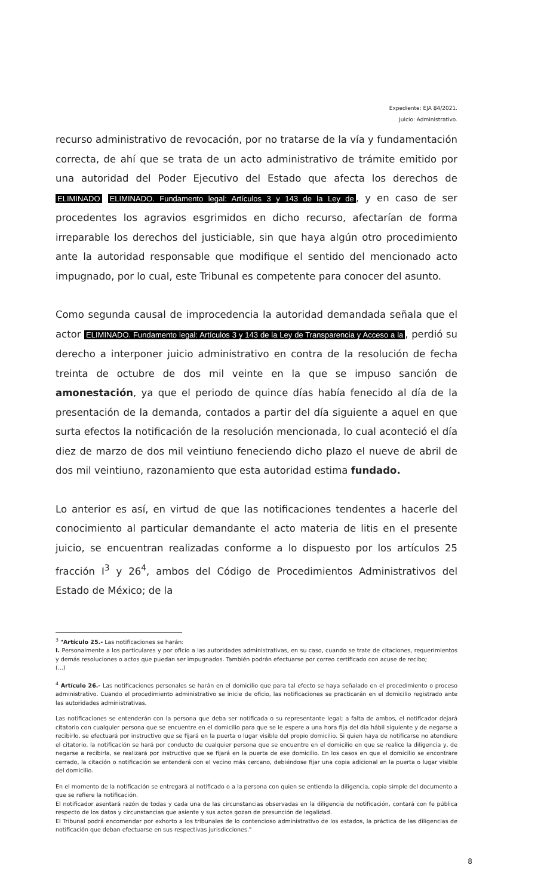Expediente: EJA 84/2021.
Juicio: Administrativo.
recurso administrativo de revocación, por no tratarse de la vía y fundamentación correcta, de ahí que se trata de un acto administrativo de trámite emitido por una autoridad del Poder Ejecutivo del Estado que afecta los derechos de ELIMINADO ELIMINADO. Fundamento legal: Artículos 3 y 143 de la Ley de, y en caso de ser procedentes los agravios esgrimidos en dicho recurso, afectarían de forma irreparable los derechos del justiciable, sin que haya algún otro procedimiento ante la autoridad responsable que modifique el sentido del mencionado acto impugnado, por lo cual, este Tribunal es competente para conocer del asunto.
Como segunda causal de improcedencia la autoridad demandada señala que el actor ELIMINADO. Fundamento legal: Artículos 3 y 143 de la Ley de Transparencia y Acceso a la, perdió su derecho a interponer juicio administrativo en contra de la resolución de fecha treinta de octubre de dos mil veinte en la que se impuso sanción de amonestación, ya que el periodo de quince días había fenecido al día de la presentación de la demanda, contados a partir del día siguiente a aquel en que surta efectos la notificación de la resolución mencionada, lo cual aconteció el día diez de marzo de dos mil veintiuno feneciendo dicho plazo el nueve de abril de dos mil veintiuno, razonamiento que esta autoridad estima fundado.
Lo anterior es así, en virtud de que las notificaciones tendentes a hacerle del conocimiento al particular demandante el acto materia de litis en el presente juicio, se encuentran realizadas conforme a lo dispuesto por los artículos 25 fracción I<sup>3</sup> y 26<sup>4</sup>, ambos del Código de Procedimientos Administrativos del Estado de México; de la
<sup>3</sup> "Artículo 25.- Las notificaciones se harán:
I. Personalmente a los particulares y por oficio a las autoridades administrativas, en su caso, cuando se trate de citaciones, requerimientos y demás resoluciones o actos que puedan ser impugnados. También podrán efectuarse por correo certificado con acuse de recibo;
(...)
<sup>4</sup> Artículo 26.- Las notificaciones personales se harán en el domicilio que para tal efecto se haya señalado en el procedimiento o proceso administrativo. Cuando el procedimiento administrativo se inicie de oficio, las notificaciones se practicarán en el domicilio registrado ante las autoridades administrativas.
Las notificaciones se entenderán con la persona que deba ser notificada o su representante legal; a falta de ambos, el notificador dejará citatorio con cualquier persona que se encuentre en el domicilio para que se le espere a una hora fija del día hábil siguiente y de negarse a recibirlo, se efectuará por instructivo que se fijará en la puerta o lugar visible del propio domicilio. Si quien haya de notificarse no atendiere el citatorio, la notificación se hará por conducto de cualquier persona que se encuentre en el domicilio en que se realice la diligencia y, de negarse a recibirla, se realizará por instructivo que se fijará en la puerta de ese domicilio. En los casos en que el domicilio se encontrare cerrado, la citación o notificación se entenderá con el vecino más cercano, debiéndose fijar una copia adicional en la puerta o lugar visible del domicilio.
En el momento de la notificación se entregará al notificado o a la persona con quien se entienda la diligencia, copia simple del documento a que se refiere la notificación.
El notificador asentará razón de todas y cada una de las circunstancias observadas en la diligencia de notificación, contará con fe pública respecto de los datos y circunstancias que asiente y sus actos gozan de presunción de legalidad.
El Tribunal podrá encomendar por exhorto a los tribunales de lo contencioso administrativo de los estados, la práctica de las diligencias de notificación que deban efectuarse en sus respectivas jurisdicciones."
8